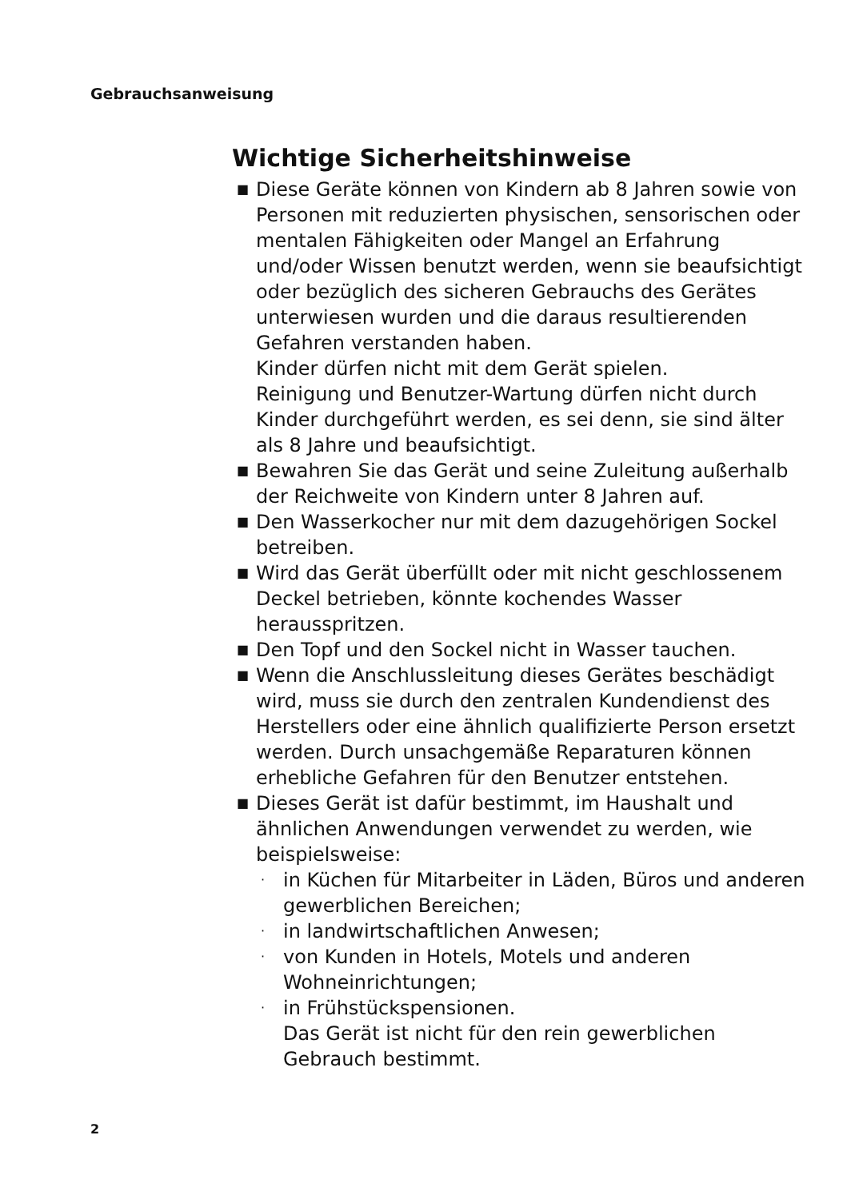Gebrauchsanweisung
Wichtige Sicherheitshinweise
■ Diese Geräte können von Kindern ab 8 Jahren sowie von Personen mit reduzierten physischen, sensorischen oder mentalen Fähigkeiten oder Mangel an Erfahrung und/oder Wissen benutzt werden, wenn sie beaufsichtigt oder bezüglich des sicheren Gebrauchs des Gerätes unterwiesen wurden und die daraus resultierenden Gefahren verstanden haben.
Kinder dürfen nicht mit dem Gerät spielen.
Reinigung und Benutzer-Wartung dürfen nicht durch Kinder durchgeführt werden, es sei denn, sie sind älter als 8 Jahre und beaufsichtigt.
■ Bewahren Sie das Gerät und seine Zuleitung außerhalb der Reichweite von Kindern unter 8 Jahren auf.
■ Den Wasserkocher nur mit dem dazugehörigen Sockel betreiben.
■ Wird das Gerät überfüllt oder mit nicht geschlossenem Deckel betrieben, könnte kochendes Wasser herausspritzen.
■ Den Topf und den Sockel nicht in Wasser tauchen.
■ Wenn die Anschlussleitung dieses Gerätes beschädigt wird, muss sie durch den zentralen Kundendienst des Herstellers oder eine ähnlich qualifizierte Person ersetzt werden. Durch unsachgemäße Reparaturen können erhebliche Gefahren für den Benutzer entstehen.
■ Dieses Gerät ist dafür bestimmt, im Haushalt und ähnlichen Anwendungen verwendet zu werden, wie beispielsweise:
· in Küchen für Mitarbeiter in Läden, Büros und anderen gewerblichen Bereichen;
· in landwirtschaftlichen Anwesen;
· von Kunden in Hotels, Motels und anderen Wohneinrichtungen;
· in Frühstückspensionen.
Das Gerät ist nicht für den rein gewerblichen Gebrauch bestimmt.
2